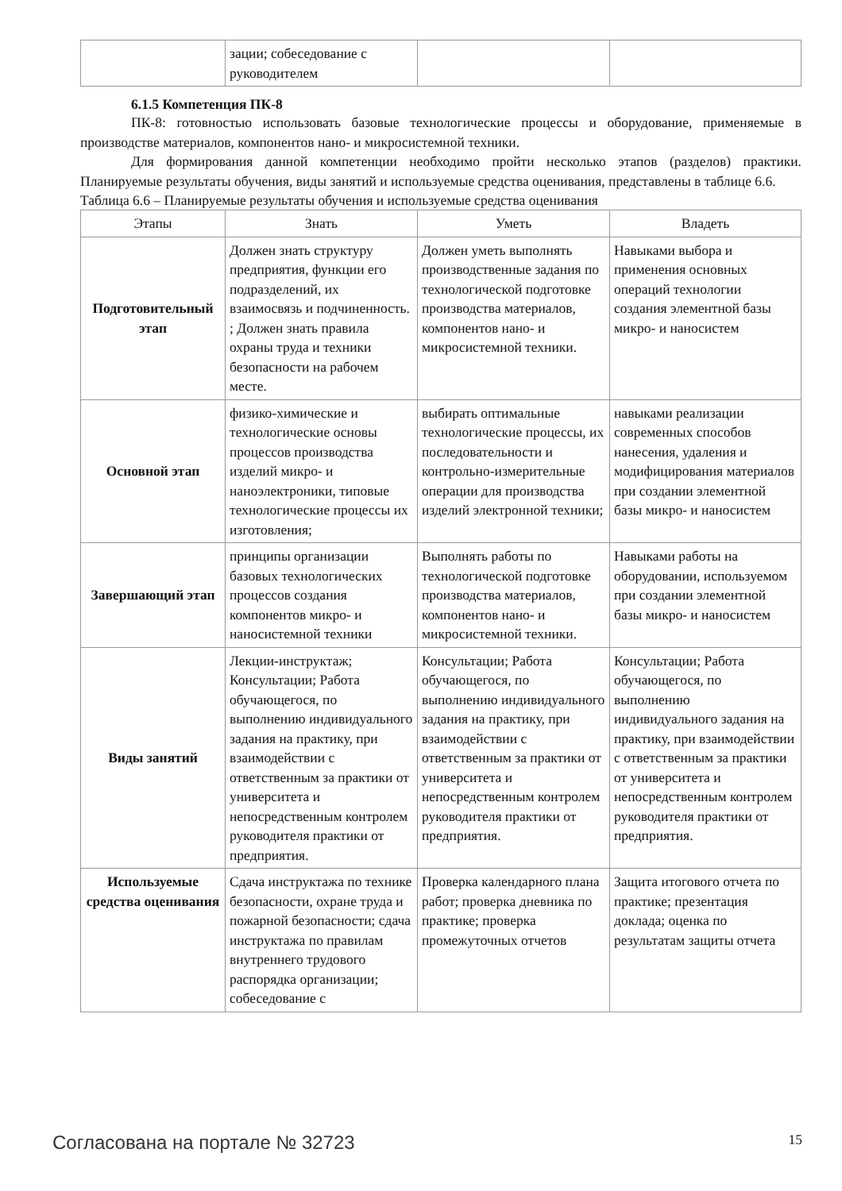| | зации; собеседование с руководителем | | |
6.1.5 Компетенция ПК-8
ПК-8: готовностью использовать базовые технологические процессы и оборудование, применяемые в производстве материалов, компонентов нано- и микросистемной техники.
Для формирования данной компетенции необходимо пройти несколько этапов (разделов) практики. Планируемые результаты обучения, виды занятий и используемые средства оценивания, представлены в таблице 6.6.
Таблица 6.6 – Планируемые результаты обучения и используемые средства оценивания
| Этапы | Знать | Уметь | Владеть |
| --- | --- | --- | --- |
| Подготовительный этап | Должен знать структуру предприятия, функции его подразделений, их взаимосвязь и подчиненность. ; Должен знать правила охраны труда и техники безопасности на рабочем месте. | Должен уметь выполнять производственные задания по технологической подготовке производства материалов, компонентов нано- и микросистемной техники. | Навыками выбора и применения основных операций технологии создания элементной базы микро- и наносистем |
| Основной этап | физико-химические и технологические основы процессов производства изделий микро- и наноэлектроники, типовые технологические процессы их изготовления; | выбирать оптимальные технологические процессы, их последовательности и контрольно-измерительные операции для производства изделий электронной техники; | навыками реализации современных способов нанесения, удаления и модифицирования материалов при создании элементной базы микро- и наносистем |
| Завершающий этап | принципы организации базовых технологических процессов создания компонентов микро- и наносистемной техники | Выполнять работы по технологической подготовке производства материалов, компонентов нано- и микросистемной техники. | Навыками работы на оборудовании, используемом при создании элементной базы микро- и наносистем |
| Виды занятий | Лекции-инструктаж; Консультации; Работа обучающегося, по выполнению индивидуального задания на практику, при взаимодействии с ответственным за практики от университета и непосредственным контролем руководителя практики от предприятия. | Консультации; Работа обучающегося, по выполнению индивидуального задания на практику, при взаимодействии с ответственным за практики от университета и непосредственным контролем руководителя практики от предприятия. | Консультации; Работа обучающегося, по выполнению индивидуального задания на практику, при взаимодействии с ответственным за практики от университета и непосредственным контролем руководителя практики от предприятия. |
| Используемые средства оценивания | Сдача инструктажа по технике безопасности, охране труда и пожарной безопасности; сдача инструктажа по правилам внутреннего трудового распорядка организации; собеседование с | Проверка календарного плана работ; проверка дневника по практике; проверка промежуточных отчетов | Защита итогового отчета по практике; презентация доклада; оценка по результатам защиты отчета |
Согласована на портале № 32723 15